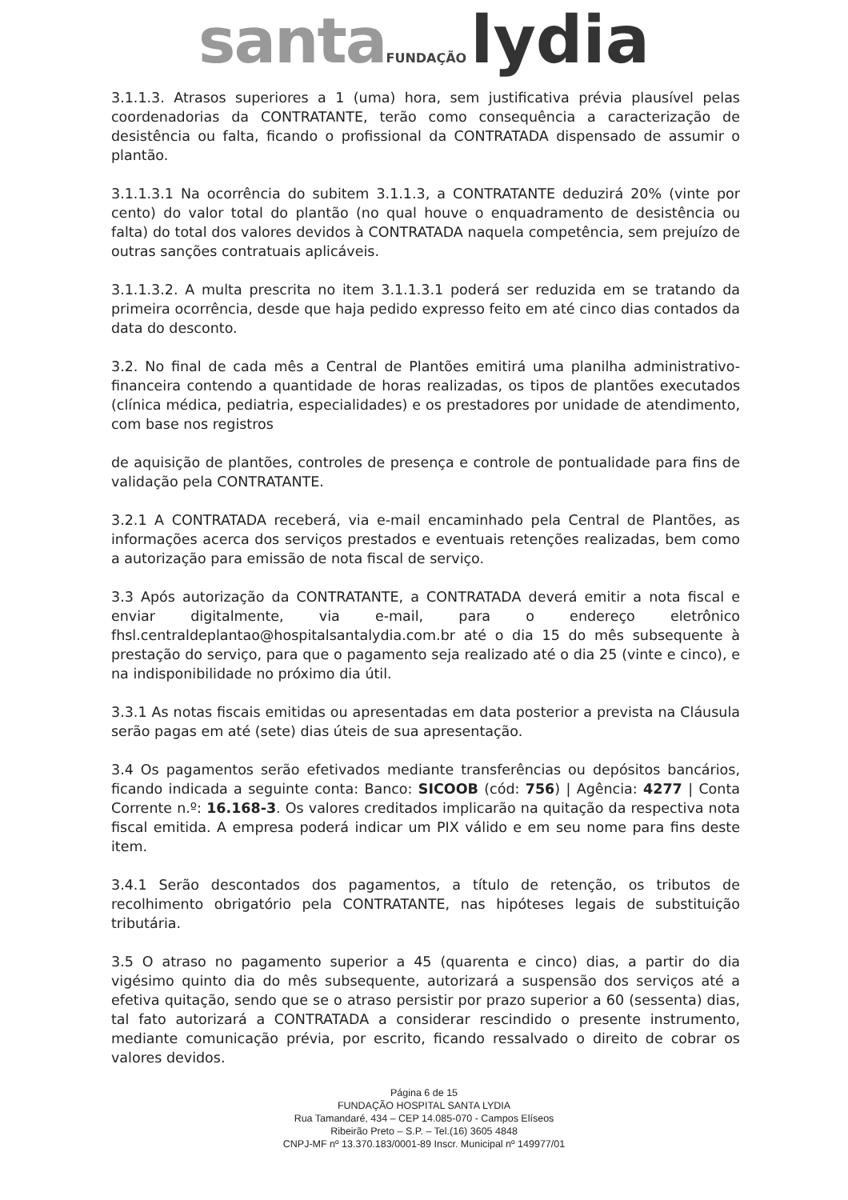santa FUNDAÇÃO lydia
3.1.1.3. Atrasos superiores a 1 (uma) hora, sem justificativa prévia plausível pelas coordenadorias da CONTRATANTE, terão como consequência a caracterização de desistência ou falta, ficando o profissional da CONTRATADA dispensado de assumir o plantão.
3.1.1.3.1 Na ocorrência do subitem 3.1.1.3, a CONTRATANTE deduzirá 20% (vinte por cento) do valor total do plantão (no qual houve o enquadramento de desistência ou falta) do total dos valores devidos à CONTRATADA naquela competência, sem prejuízo de outras sanções contratuais aplicáveis.
3.1.1.3.2. A multa prescrita no item 3.1.1.3.1 poderá ser reduzida em se tratando da primeira ocorrência, desde que haja pedido expresso feito em até cinco dias contados da data do desconto.
3.2. No final de cada mês a Central de Plantões emitirá uma planilha administrativo-financeira contendo a quantidade de horas realizadas, os tipos de plantões executados (clínica médica, pediatria, especialidades) e os prestadores por unidade de atendimento, com base nos registros
de aquisição de plantões, controles de presença e controle de pontualidade para fins de validação pela CONTRATANTE.
3.2.1 A CONTRATADA receberá, via e-mail encaminhado pela Central de Plantões, as informações acerca dos serviços prestados e eventuais retenções realizadas, bem como a autorização para emissão de nota fiscal de serviço.
3.3 Após autorização da CONTRATANTE, a CONTRATADA deverá emitir a nota fiscal e enviar digitalmente, via e-mail, para o endereço eletrônico fhsl.centraldeplantao@hospitalsantalydia.com.br até o dia 15 do mês subsequente à prestação do serviço, para que o pagamento seja realizado até o dia 25 (vinte e cinco), e na indisponibilidade no próximo dia útil.
3.3.1 As notas fiscais emitidas ou apresentadas em data posterior a prevista na Cláusula serão pagas em até (sete) dias úteis de sua apresentação.
3.4 Os pagamentos serão efetivados mediante transferências ou depósitos bancários, ficando indicada a seguinte conta: Banco: SICOOB (cód: 756) | Agência: 4277 | Conta Corrente n.º: 16.168-3. Os valores creditados implicarão na quitação da respectiva nota fiscal emitida. A empresa poderá indicar um PIX válido e em seu nome para fins deste item.
3.4.1 Serão descontados dos pagamentos, a título de retenção, os tributos de recolhimento obrigatório pela CONTRATANTE, nas hipóteses legais de substituição tributária.
3.5 O atraso no pagamento superior a 45 (quarenta e cinco) dias, a partir do dia vigésimo quinto dia do mês subsequente, autorizará a suspensão dos serviços até a efetiva quitação, sendo que se o atraso persistir por prazo superior a 60 (sessenta) dias, tal fato autorizará a CONTRATADA a considerar rescindido o presente instrumento, mediante comunicação prévia, por escrito, ficando ressalvado o direito de cobrar os valores devidos.
Página 6 de 15
FUNDAÇÃO HOSPITAL SANTA LYDIA
Rua Tamandaré, 434 – CEP 14.085-070 - Campos Elíseos
Ribeirão Preto – S.P. – Tel.(16) 3605 4848
CNPJ-MF nº 13.370.183/0001-89 Inscr. Municipal nº 149977/01